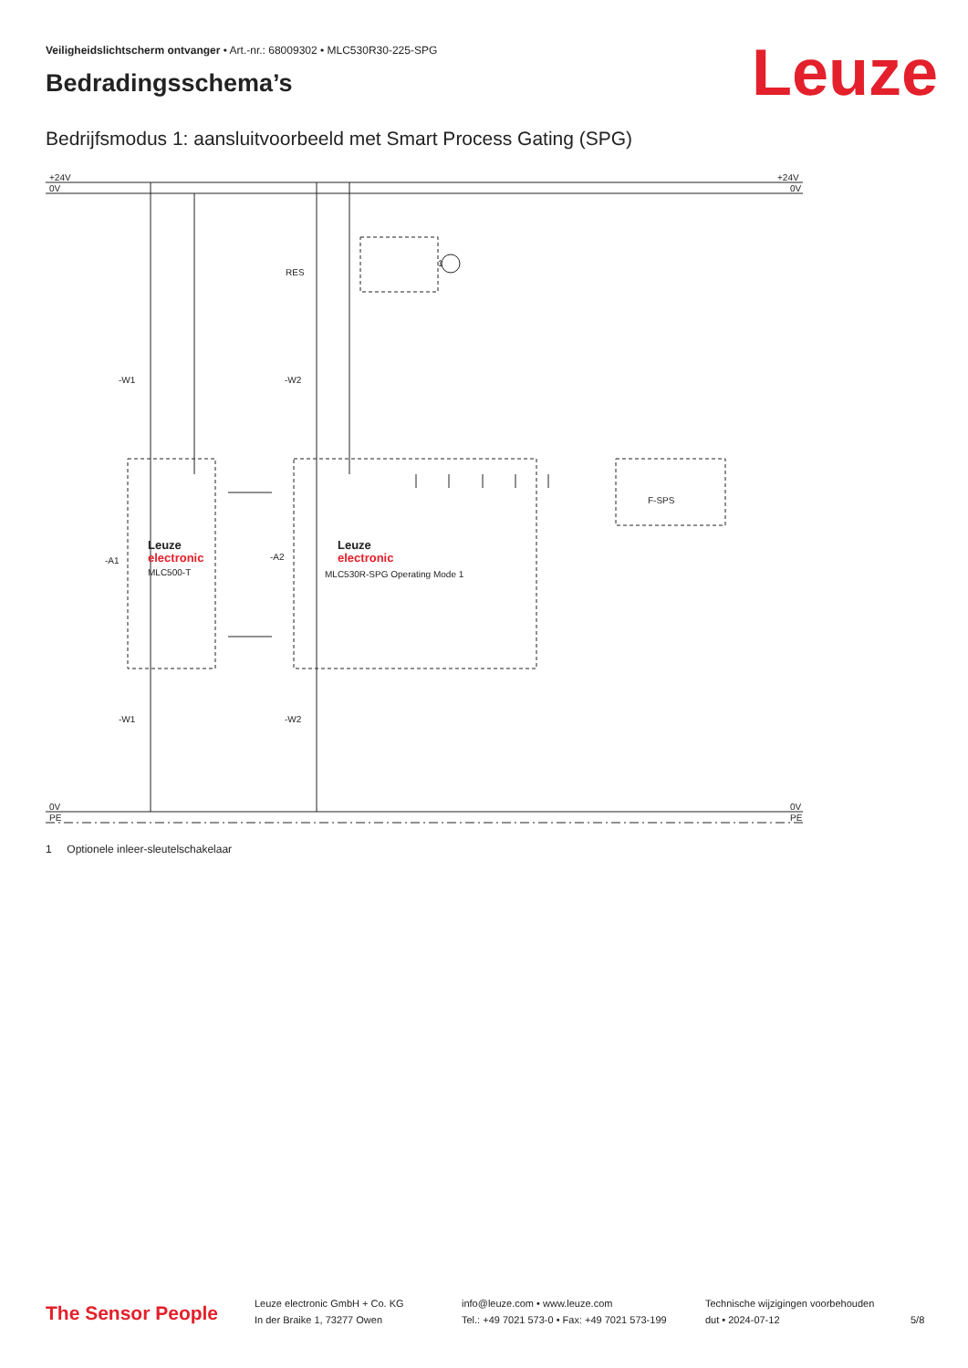Veiligheidslichtscherm ontvanger • Art.-nr.: 68009302 • MLC530R30-225-SPG
Leuze Bedradingsschema’s
Bedrijfsmodus 1: aansluitvoorbeeld met Smart Process Gating (SPG)
+24V
0V
+24V
0V
0V
PE
0V
PE
RES
-W1
-W2
-A1
-A2
-W1
-W2
F-SPS
Leuze
electronic
MLC500-T
Leuze
electronic
MLC530R-SPG Operating Mode 1
1
1 Optionele inleer-sleutelschakelaar
The Sensor People
Leuze electronic GmbH + Co. KG
In der Braike 1, 73277 Owen
info@leuze.com • www.leuze.com
Tel.: +49 7021 573-0 • Fax: +49 7021 573-199
Technische wijzigingen voorbehouden
dut • 2024-07-12
5/8